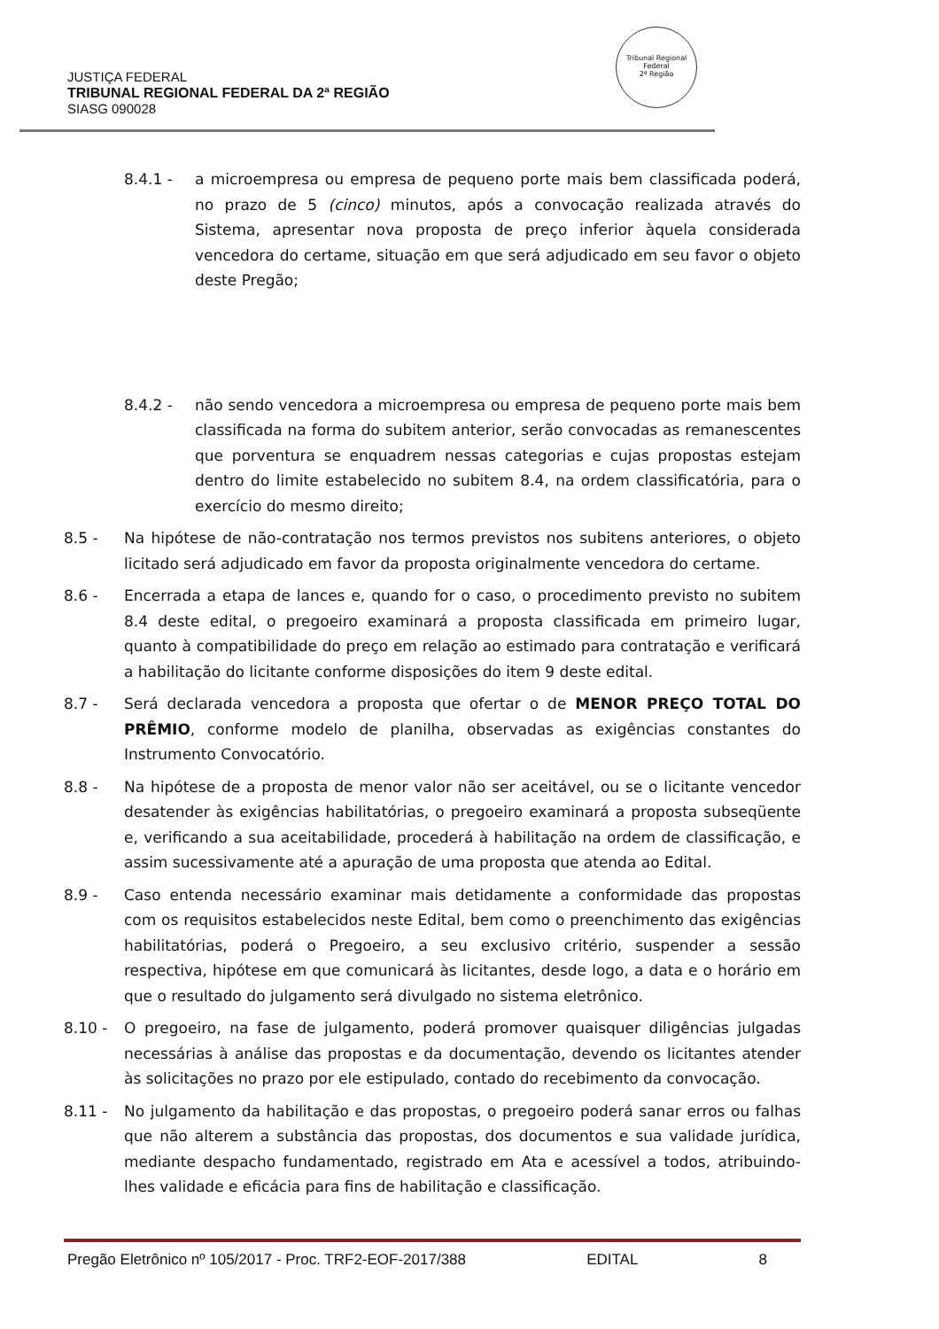Tribunal Regional Federal
2ª Região
JUSTIÇA FEDERAL
TRIBUNAL REGIONAL FEDERAL DA 2ª REGIÃO
SIASG 090028
8.4.1 - a microempresa ou empresa de pequeno porte mais bem classificada poderá, no prazo de 5 (cinco) minutos, após a convocação realizada através do Sistema, apresentar nova proposta de preço inferior àquela considerada vencedora do certame, situação em que será adjudicado em seu favor o objeto deste Pregão;
8.4.2 - não sendo vencedora a microempresa ou empresa de pequeno porte mais bem classificada na forma do subitem anterior, serão convocadas as remanescentes que porventura se enquadrem nessas categorias e cujas propostas estejam dentro do limite estabelecido no subitem 8.4, na ordem classificatória, para o exercício do mesmo direito;
8.5 - Na hipótese de não-contratação nos termos previstos nos subitens anteriores, o objeto licitado será adjudicado em favor da proposta originalmente vencedora do certame.
8.6 - Encerrada a etapa de lances e, quando for o caso, o procedimento previsto no subitem 8.4 deste edital, o pregoeiro examinará a proposta classificada em primeiro lugar, quanto à compatibilidade do preço em relação ao estimado para contratação e verificará a habilitação do licitante conforme disposições do item 9 deste edital.
8.7 - Será declarada vencedora a proposta que ofertar o de MENOR PREÇO TOTAL DO PRÊMIO, conforme modelo de planilha, observadas as exigências constantes do Instrumento Convocatório.
8.8 - Na hipótese de a proposta de menor valor não ser aceitável, ou se o licitante vencedor desatender às exigências habilitatórias, o pregoeiro examinará a proposta subseqüente e, verificando a sua aceitabilidade, procederá à habilitação na ordem de classificação, e assim sucessivamente até a apuração de uma proposta que atenda ao Edital.
8.9 - Caso entenda necessário examinar mais detidamente a conformidade das propostas com os requisitos estabelecidos neste Edital, bem como o preenchimento das exigências habilitatórias, poderá o Pregoeiro, a seu exclusivo critério, suspender a sessão respectiva, hipótese em que comunicará às licitantes, desde logo, a data e o horário em que o resultado do julgamento será divulgado no sistema eletrônico.
8.10 - O pregoeiro, na fase de julgamento, poderá promover quaisquer diligências julgadas necessárias à análise das propostas e da documentação, devendo os licitantes atender às solicitações no prazo por ele estipulado, contado do recebimento da convocação.
8.11 - No julgamento da habilitação e das propostas, o pregoeiro poderá sanar erros ou falhas que não alterem a substância das propostas, dos documentos e sua validade jurídica, mediante despacho fundamentado, registrado em Ata e acessível a todos, atribuindo-lhes validade e eficácia para fins de habilitação e classificação.
Pregão Eletrônico nº 105/2017 - Proc. TRF2-EOF-2017/388 EDITAL 8